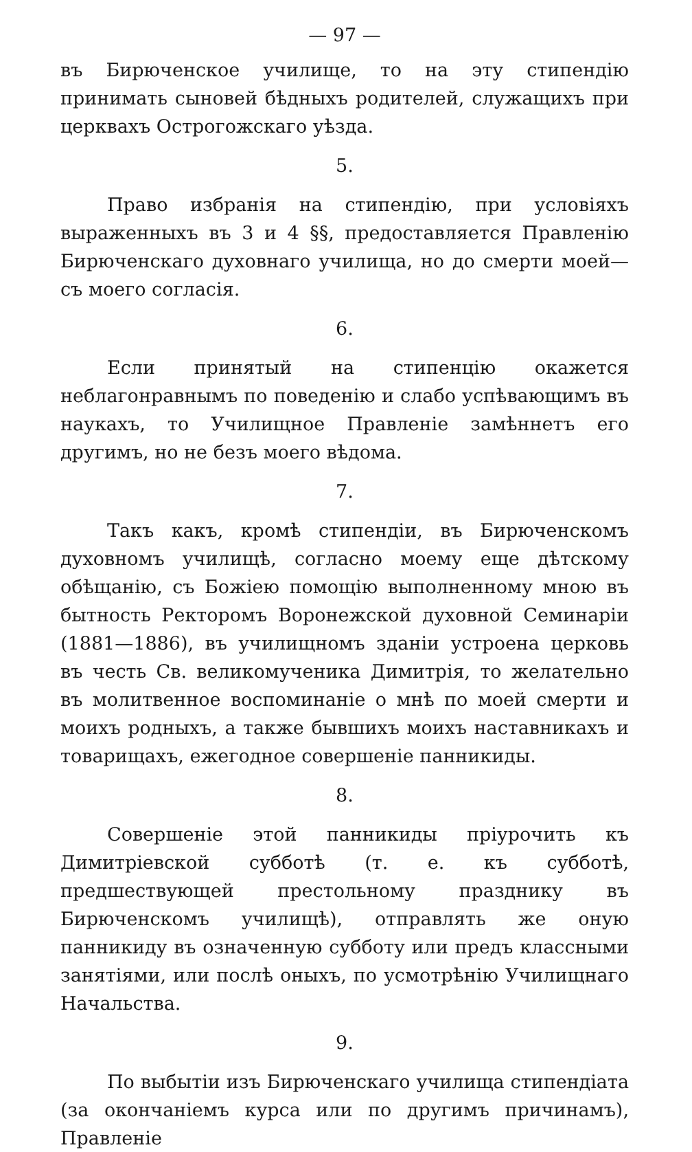— 97 —
въ Бирюченское училище, то на эту стипендію принимать сыновей бѣдныхъ родителей, служащихъ при церквахъ Острогожскаго уѣзда.
5.
Право избранія на стипендію, при условіяхъ выраженныхъ въ 3 и 4 §§, предоставляется Правленію Бирюченскаго духовнаго училища, но до смерти моей—съ моего согласія.
6.
Если принятый на стипенцію окажется неблагонравнымъ по поведенію и слабо успѣвающимъ въ наукахъ, то Училищное Правленіе замѣннетъ его другимъ, но не безъ моего вѣдома.
7.
Такъ какъ, кромѣ стипендіи, въ Бирюченскомъ духовномъ училищѣ, согласно моему еще дѣтскому обѣщанію, съ Божіею помощію выполненному мною въ бытность Ректоромъ Воронежской духовной Семинаріи (1881—1886), въ училищномъ зданіи устроена церковь въ честь Св. великомученика Димитрія, то желательно въ молитвенное воспоминаніе о мнѣ по моей смерти и моихъ родныхъ, а также бывшихъ моихъ наставникахъ и товарищахъ, ежегодное совершеніе панникиды.
8.
Совершеніе этой панникиды пріурочить къ Димитріевской субботѣ (т. е. къ субботѣ, предшествующей престольному празднику въ Бирюченскомъ училищѣ), отправлять же оную панникиду въ означенную субботу или предъ классными занятіями, или послѣ оныхъ, по усмотрѣнію Училищнаго Начальства.
9.
По выбытіи изъ Бирюченскаго училища стипендіата (за окончаніемъ курса или по другимъ причинамъ), Правленіе